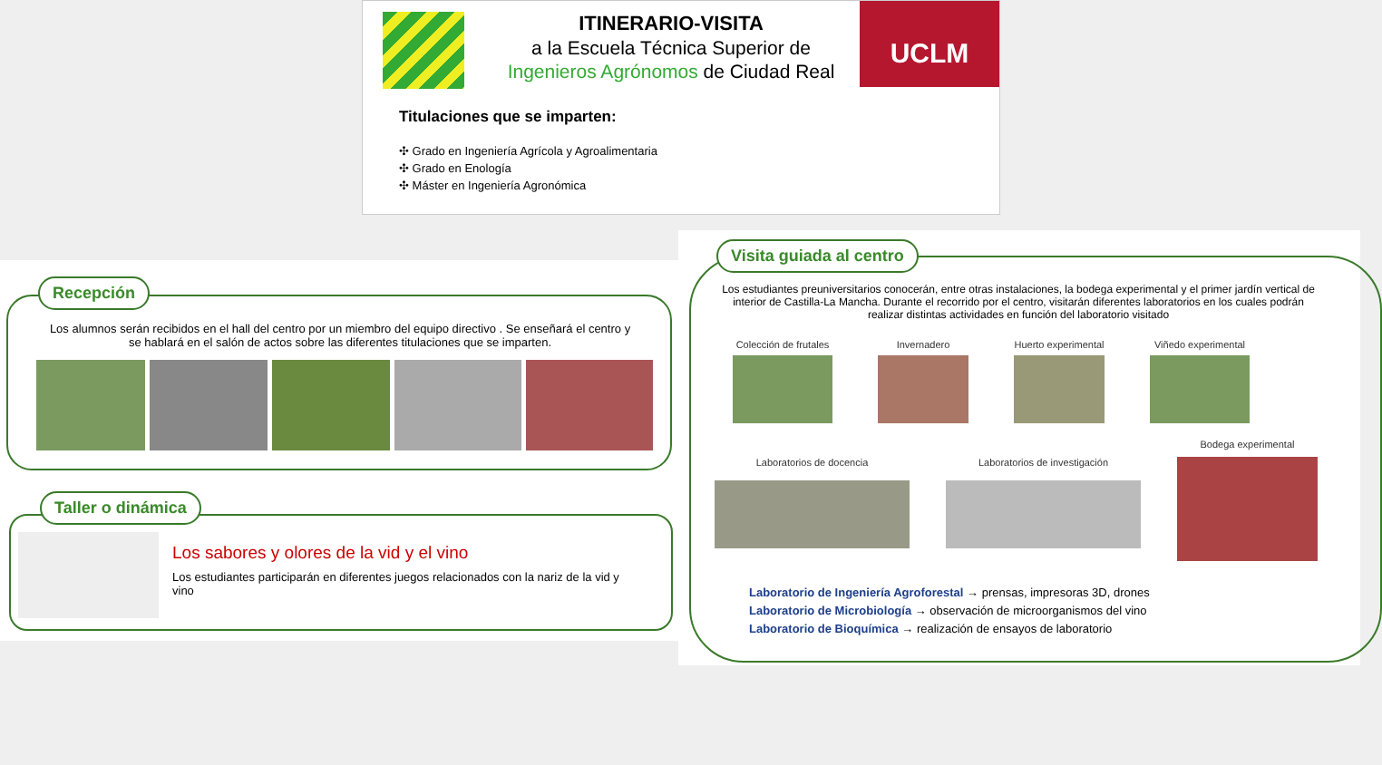ITINERARIO-VISITA
a la Escuela Técnica Superior de
Ingenieros Agrónomos de Ciudad Real
UCLM
Titulaciones que se imparten:
✣ Grado en Ingeniería Agrícola y Agroalimentaria
✣ Grado en Enología
✣ Máster en Ingeniería Agronómica
Recepción
Los alumnos serán recibidos en el hall del centro por un miembro del equipo directivo . Se enseñará el centro y se hablará en el salón de actos sobre las diferentes titulaciones que se imparten.
Taller o dinámica
Los sabores y olores de la vid y el vino
Los estudiantes participarán en diferentes juegos relacionados con la nariz de la vid y vino
Visita guiada al centro
Los estudiantes preuniversitarios conocerán, entre otras instalaciones, la bodega experimental y el primer jardín vertical de interior de Castilla-La Mancha. Durante el recorrido por el centro, visitarán diferentes laboratorios en los cuales podrán realizar distintas actividades en función del laboratorio visitado
Colección de frutales Invernadero Huerto experimental Viñedo experimental
Laboratorios de docencia Laboratorios de investigación
Bodega experimental
Laboratorio de Ingeniería Agroforestal → prensas, impresoras 3D, drones
Laboratorio de Microbiología → observación de microorganismos del vino
Laboratorio de Bioquímica → realización de ensayos de laboratorio